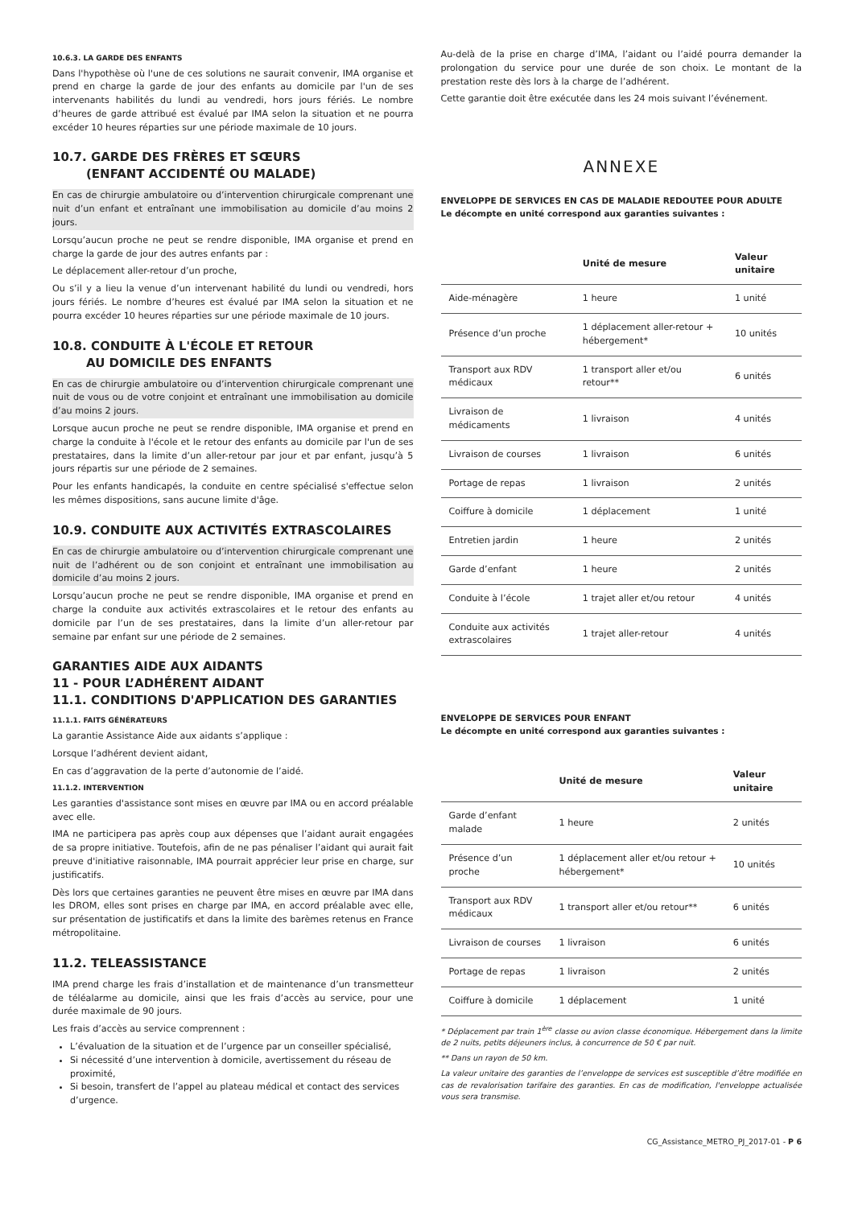10.6.3. LA GARDE DES ENFANTS
Dans l'hypothèse où l'une de ces solutions ne saurait convenir, IMA organise et prend en charge la garde de jour des enfants au domicile par l'un de ses intervenants habilités du lundi au vendredi, hors jours fériés. Le nombre d’heures de garde attribué est évalué par IMA selon la situation et ne pourra excéder 10 heures réparties sur une période maximale de 10 jours.
10.7. GARDE DES FRÈRES ET SŒURS
(ENFANT ACCIDENTÉ OU MALADE)
En cas de chirurgie ambulatoire ou d’intervention chirurgicale comprenant une nuit d’un enfant et entraînant une immobilisation au domicile d’au moins 2 jours.
Lorsqu’aucun proche ne peut se rendre disponible, IMA organise et prend en charge la garde de jour des autres enfants par :
Le déplacement aller-retour d’un proche,
Ou s’il y a lieu la venue d’un intervenant habilité du lundi ou vendredi, hors jours fériés. Le nombre d’heures est évalué par IMA selon la situation et ne pourra excéder 10 heures réparties sur une période maximale de 10 jours.
10.8. CONDUITE À L'ÉCOLE ET RETOUR
AU DOMICILE DES ENFANTS
En cas de chirurgie ambulatoire ou d’intervention chirurgicale comprenant une nuit de vous ou de votre conjoint et entraînant une immobilisation au domicile d’au moins 2 jours.
Lorsque aucun proche ne peut se rendre disponible, IMA organise et prend en charge la conduite à l'école et le retour des enfants au domicile par l'un de ses prestataires, dans la limite d’un aller-retour par jour et par enfant, jusqu’à 5 jours répartis sur une période de 2 semaines.
Pour les enfants handicapés, la conduite en centre spécialisé s'effectue selon les mêmes dispositions, sans aucune limite d'âge.
10.9. CONDUITE AUX ACTIVITÉS EXTRASCOLAIRES
En cas de chirurgie ambulatoire ou d’intervention chirurgicale comprenant une nuit de l’adhérent ou de son conjoint et entraînant une immobilisation au domicile d’au moins 2 jours.
Lorsqu’aucun proche ne peut se rendre disponible, IMA organise et prend en charge la conduite aux activités extrascolaires et le retour des enfants au domicile par l’un de ses prestataires, dans la limite d’un aller-retour par semaine par enfant sur une période de 2 semaines.
GARANTIES AIDE AUX AIDANTS
11 - POUR L’ADHÉRENT AIDANT
11.1. CONDITIONS D'APPLICATION DES GARANTIES
11.1.1. FAITS GÉNÉRATEURS
La garantie Assistance Aide aux aidants s’applique :
Lorsque l’adhérent devient aidant,
En cas d’aggravation de la perte d’autonomie de l’aidé.
11.1.2. INTERVENTION
Les garanties d'assistance sont mises en œuvre par IMA ou en accord préalable avec elle.
IMA ne participera pas après coup aux dépenses que l’aidant aurait engagées de sa propre initiative. Toutefois, afin de ne pas pénaliser l’aidant qui aurait fait preuve d'initiative raisonnable, IMA pourrait apprécier leur prise en charge, sur justificatifs.
Dès lors que certaines garanties ne peuvent être mises en œuvre par IMA dans les DROM, elles sont prises en charge par IMA, en accord préalable avec elle, sur présentation de justificatifs et dans la limite des barèmes retenus en France métropolitaine.
11.2. TELEASSISTANCE
IMA prend charge les frais d’installation et de maintenance d’un transmetteur de téléalarme au domicile, ainsi que les frais d’accès au service, pour une durée maximale de 90 jours.
Les frais d’accès au service comprennent :
L’évaluation de la situation et de l’urgence par un conseiller spécialisé,
Si nécessité d’une intervention à domicile, avertissement du réseau de proximité,
Si besoin, transfert de l’appel au plateau médical et contact des services d’urgence.
Au-delà de la prise en charge d’IMA, l’aidant ou l’aidé pourra demander la prolongation du service pour une durée de son choix. Le montant de la prestation reste dès lors à la charge de l’adhérent.
Cette garantie doit être exécutée dans les 24 mois suivant l’événement.
ANNEXE
ENVELOPPE DE SERVICES EN CAS DE MALADIE REDOUTEE POUR ADULTE
Le décompte en unité correspond aux garanties suivantes :
| | Unité de mesure | Valeur unitaire |
| --- | --- | --- |
| Aide-ménagère | 1 heure | 1 unité |
| Présence d’un proche | 1 déplacement aller-retour + hébergement* | 10 unités |
| Transport aux RDV médicaux | 1 transport aller et/ou retour** | 6 unités |
| Livraison de médicaments | 1 livraison | 4 unités |
| Livraison de courses | 1 livraison | 6 unités |
| Portage de repas | 1 livraison | 2 unités |
| Coiffure à domicile | 1 déplacement | 1 unité |
| Entretien jardin | 1 heure | 2 unités |
| Garde d’enfant | 1 heure | 2 unités |
| Conduite à l’école | 1 trajet aller et/ou retour | 4 unités |
| Conduite aux activités extrascolaires | 1 trajet aller-retour | 4 unités |
ENVELOPPE DE SERVICES POUR ENFANT
Le décompte en unité correspond aux garanties suivantes :
| | Unité de mesure | Valeur unitaire |
| --- | --- | --- |
| Garde d’enfant malade | 1 heure | 2 unités |
| Présence d’un proche | 1 déplacement aller et/ou retour + hébergement* | 10 unités |
| Transport aux RDV médicaux | 1 transport aller et/ou retour** | 6 unités |
| Livraison de courses | 1 livraison | 6 unités |
| Portage de repas | 1 livraison | 2 unités |
| Coiffure à domicile | 1 déplacement | 1 unité |
* Déplacement par train 1<sup>ère</sup> classe ou avion classe économique. Hébergement dans la limite de 2 nuits, petits déjeuners inclus, à concurrence de 50 € par nuit.
** Dans un rayon de 50 km.
La valeur unitaire des garanties de l’enveloppe de services est susceptible d’être modifiée en cas de revalorisation tarifaire des garanties. En cas de modification, l'enveloppe actualisée vous sera transmise.
CG_Assistance_METRO_PJ_2017-01 - P 6